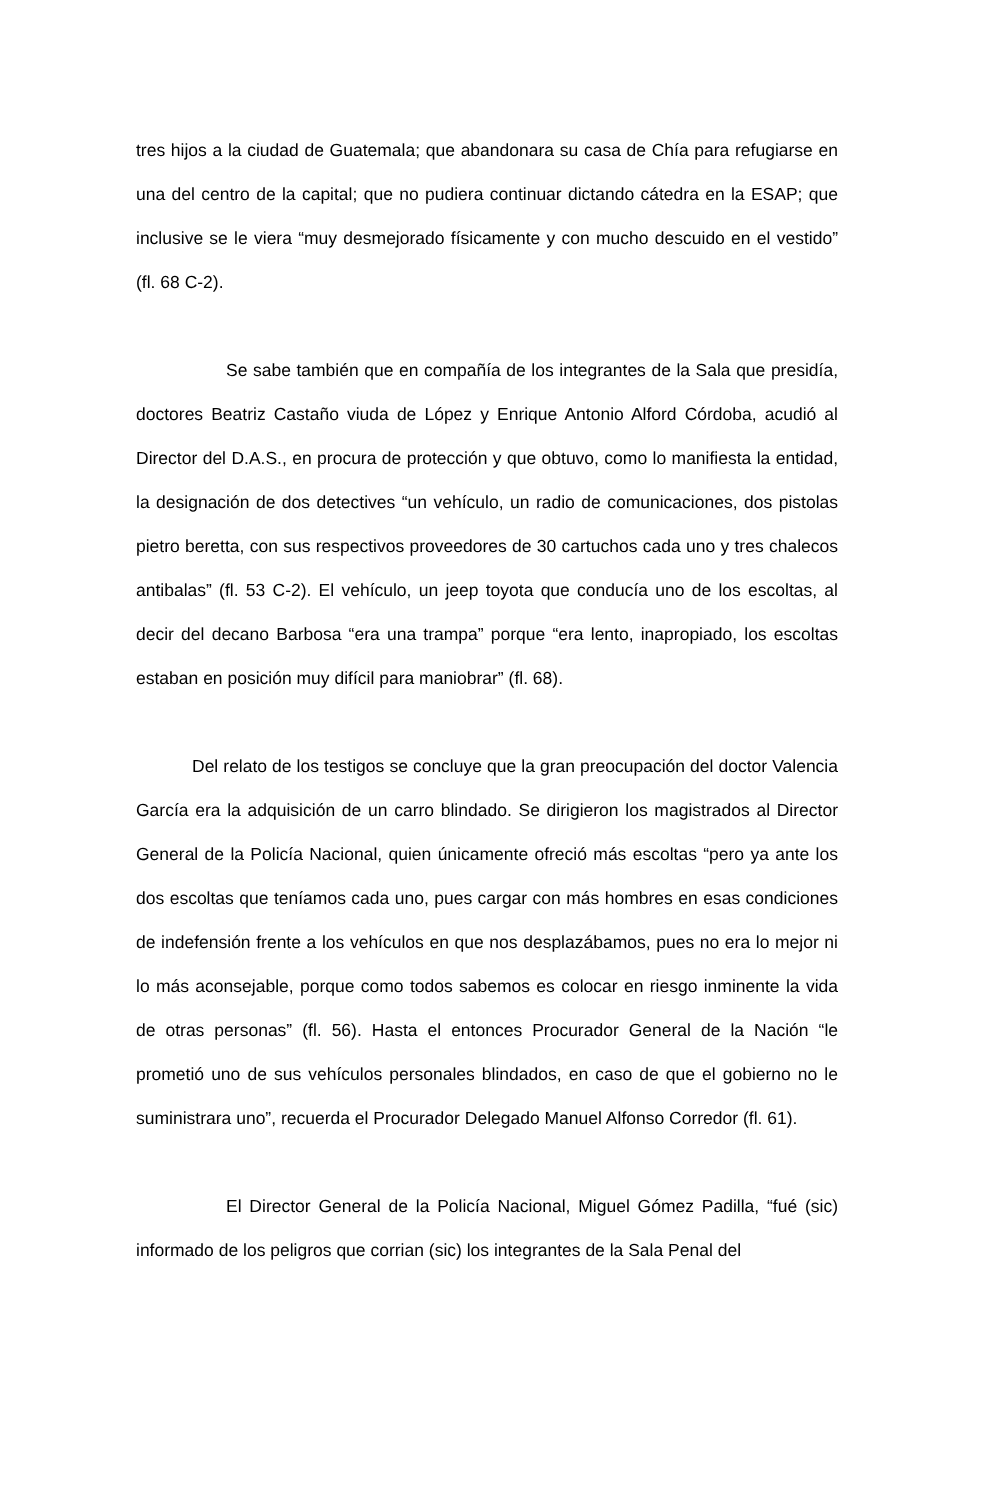tres hijos a la ciudad de Guatemala; que abandonara su casa de Chía para refugiarse en una del centro de la capital; que no pudiera continuar dictando cátedra en la ESAP; que inclusive se le viera “muy desmejorado físicamente y con mucho descuido en el vestido” (fl. 68 C-2).
Se sabe también que en compañía de los integrantes de la Sala que presidía, doctores Beatriz Castaño viuda de López y Enrique Antonio Alford Córdoba, acudió al Director del D.A.S., en procura de protección y que obtuvo, como lo manifiesta la entidad, la designación de dos detectives “un vehículo, un radio de comunicaciones, dos pistolas pietro beretta, con sus respectivos proveedores de 30 cartuchos cada uno y tres chalecos antibalas” (fl. 53 C-2). El vehículo, un jeep toyota que conducía uno de los escoltas, al decir del decano Barbosa “era una trampa” porque “era lento, inapropiado, los escoltas estaban en posición muy difícil para maniobrar” (fl. 68).
Del relato de los testigos se concluye que la gran preocupación del doctor Valencia García era la adquisición de un carro blindado. Se dirigieron los magistrados al Director General de la Policía Nacional, quien únicamente ofreció más escoltas “pero ya ante los dos escoltas que teníamos cada uno, pues cargar con más hombres en esas condiciones de indefensión frente a los vehículos en que nos desplazábamos, pues no era lo mejor ni lo más aconsejable, porque como todos sabemos es colocar en riesgo inminente la vida de otras personas” (fl. 56). Hasta el entonces Procurador General de la Nación “le prometió uno de sus vehículos personales blindados, en caso de que el gobierno no le suministrara uno”, recuerda el Procurador Delegado Manuel Alfonso Corredor (fl. 61).
El Director General de la Policía Nacional, Miguel Gómez Padilla, “fué (sic) informado de los peligros que corrian (sic) los integrantes de la Sala Penal del